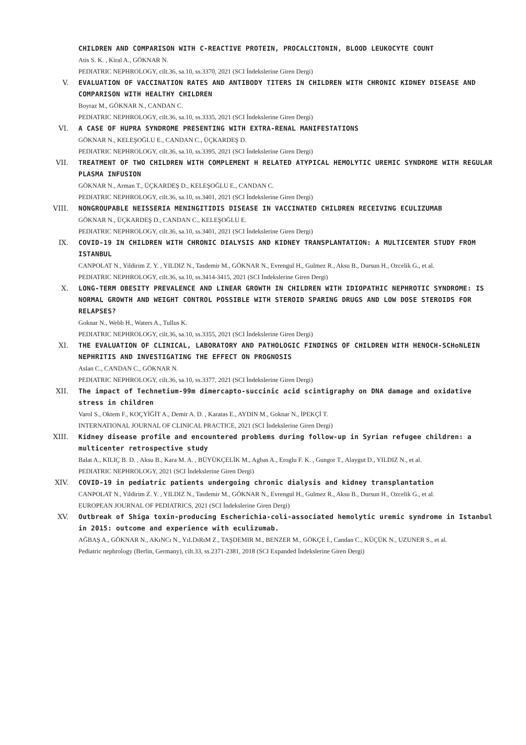CHILDREN AND COMPARISON WITH C-REACTIVE PROTEIN, PROCALCITONIN, BLOOD LEUKOCYTE COUNT
Atis S. K. , Kiral A., GÖKNAR N.
PEDIATRIC NEPHROLOGY, cilt.36, sa.10, ss.3370, 2021 (SCI İndekslerine Giren Dergi)
V. EVALUATION OF VACCINATION RATES AND ANTIBODY TITERS IN CHILDREN WITH CHRONIC KIDNEY DISEASE AND COMPARISON WITH HEALTHY CHILDREN
Boyraz M., GÖKNAR N., CANDAN C.
PEDIATRIC NEPHROLOGY, cilt.36, sa.10, ss.3335, 2021 (SCI İndekslerine Giren Dergi)
VI. A CASE OF HUPRA SYNDROME PRESENTING WITH EXTRA-RENAL MANIFESTATIONS
GÖKNAR N., KELEŞOĞLU E., CANDAN C., ÜÇKARDEŞ D.
PEDIATRIC NEPHROLOGY, cilt.36, sa.10, ss.3395, 2021 (SCI İndekslerine Giren Dergi)
VII. TREATMENT OF TWO CHILDREN WITH COMPLEMENT H RELATED ATYPICAL HEMOLYTIC UREMIC SYNDROME WITH REGULAR PLASMA INFUSION
GÖKNAR N., Arman T., ÜÇKARDEŞ D., KELEŞOĞLU E., CANDAN C.
PEDIATRIC NEPHROLOGY, cilt.36, sa.10, ss.3401, 2021 (SCI İndekslerine Giren Dergi)
VIII. NONGROUPABLE NEISSERIA MENINGITIDIS DISEASE IN VACCINATED CHILDREN RECEIVING ECULIZUMAB
GÖKNAR N., ÜÇKARDEŞ D., CANDAN C., KELEŞOĞLU E.
PEDIATRIC NEPHROLOGY, cilt.36, sa.10, ss.3401, 2021 (SCI İndekslerine Giren Dergi)
IX. COVID-19 IN CHILDREN WITH CHRONIC DIALYSIS AND KIDNEY TRANSPLANTATION: A MULTICENTER STUDY FROM ISTANBUL
CANPOLAT N., Yildirim Z. Y. , YILDIZ N., Tasdemir M., GÖKNAR N., Evrengul H., Gulmez R., Aksu B., Dursun H., Ozcelik G., et al.
PEDIATRIC NEPHROLOGY, cilt.36, sa.10, ss.3414-3415, 2021 (SCI İndekslerine Giren Dergi)
X. LONG-TERM OBESITY PREVALENCE AND LINEAR GROWTH IN CHILDREN WITH IDIOPATHIC NEPHROTIC SYNDROME: IS NORMAL GROWTH AND WEIGHT CONTROL POSSIBLE WITH STEROID SPARING DRUGS AND LOW DOSE STEROIDS FOR RELAPSES?
Goknar N., Webb H., Waters A., Tullus K.
PEDIATRIC NEPHROLOGY, cilt.36, sa.10, ss.3355, 2021 (SCI İndekslerine Giren Dergi)
XI. THE EVALUATION OF CLINICAL, LABORATORY AND PATHOLOGIC FINDINGS OF CHILDREN WITH HENOCH-SCHoNLEIN NEPHRITIS AND INVESTIGATING THE EFFECT ON PROGNOSIS
Aslan C., CANDAN C., GÖKNAR N.
PEDIATRIC NEPHROLOGY, cilt.36, sa.10, ss.3377, 2021 (SCI İndekslerine Giren Dergi)
XII. The impact of Technetium-99m dimercapto-succinic acid scintigraphy on DNA damage and oxidative stress in children
Varol S., Oktem F., KOÇYİĞİT A., Demir A. D. , Karatas E., AYDIN M., Goknar N., İPEKÇİ T.
INTERNATIONAL JOURNAL OF CLINICAL PRACTICE, 2021 (SCI İndekslerine Giren Dergi)
XIII. Kidney disease profile and encountered problems during follow-up in Syrian refugee children: a multicenter retrospective study
Balat A., KILIÇ B. D. , Aksu B., Kara M. A. , BÜYÜKÇELİK M., Agbas A., Eroglu F. K. , Gungor T., Alaygut D., YILDIZ N., et al.
PEDIATRIC NEPHROLOGY, 2021 (SCI İndekslerine Giren Dergi)
XIV. COVID-19 in pediatric patients undergoing chronic dialysis and kidney transplantation
CANPOLAT N., Yildirim Z. Y. , YILDIZ N., Tasdemir M., GÖKNAR N., Evrengul H., Gulmez R., Aksu B., Dursun H., Ozcelik G., et al.
EUROPEAN JOURNAL OF PEDIATRICS, 2021 (SCI İndekslerine Giren Dergi)
XV. Outbreak of Shiga toxin-producing Escherichia-coli-associated hemolytic uremic syndrome in Istanbul in 2015: outcome and experience with eculizumab.
AĞBAŞ A., GÖKNAR N., AKıNCı N., YıLDıRıM Z., TAŞDEMIR M., BENZER M., GÖKÇE İ., Candan C., KÜÇÜK N., UZUNER S., et al.
Pediatric nephrology (Berlin, Germany), cilt.33, ss.2371-2381, 2018 (SCI Expanded İndekslerine Giren Dergi)